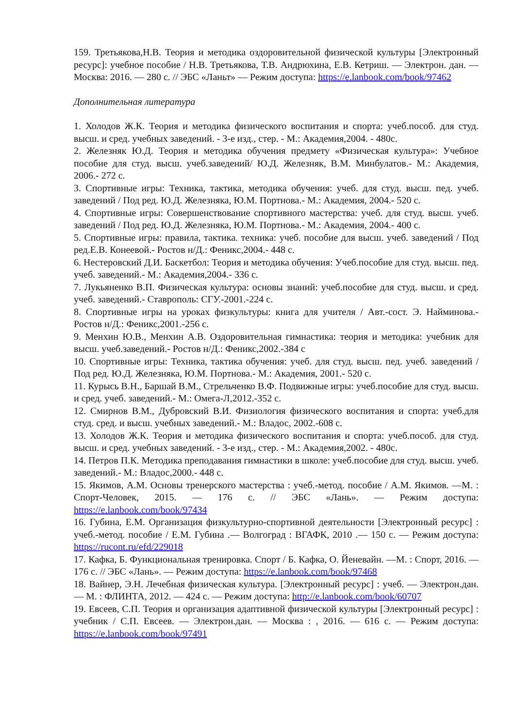159. Третьякова,Н.В. Теория и методика оздоровительной физической культуры [Электронный ресурс]: учебное пособие / Н.В. Третьякова, Т.В. Андрюхина, Е.В. Кетриш. — Электрон. дан. — Москва: 2016. — 280 с. // ЭБС «Ланьт» — Режим доступа: https://e.lanbook.com/book/97462
Дополнительная литература
1. Холодов Ж.К. Теория и методика физического воспитания и спорта: учеб.пособ. для студ. высш. и сред. учебных заведений. - 3-е изд., стер. - М.: Академия,2004. - 480с.
2. Железняк Ю.Д. Теория и методика обучения предмету «Физическая культура»: Учебное пособие для студ. высш. учеб.заведений/ Ю.Д. Железняк, В.М. Минбулатов.- М.: Академия, 2006.- 272 с.
3. Спортивные игры: Техника, тактика, методика обучения: учеб. для студ. высш. пед. учеб. заведений / Под ред. Ю.Д. Железняка, Ю.М. Портнова.- М.: Академия, 2004.- 520 с.
4. Спортивные игры: Совершенствование спортивного мастерства: учеб. для студ. высш. учеб. заведений / Под ред. Ю.Д. Железняка, Ю.М. Портнова.- М.: Академия, 2004.- 400 с.
5. Спортивные игры: правила, тактика. техника: учеб. пособие для высш. учеб. заведений / Под ред.Е.В. Конеевой.- Ростов н/Д.: Феникс,2004.- 448 с.
6. Нестеровский Д.И. Баскетбол: Теория и методика обучения: Учеб.пособие для студ. высш. пед. учеб. заведений.- М.: Академия,2004.- 336 с.
7. Лукьяненко В.П. Физическая культура: основы знаний: учеб.пособие для студ. высш. и сред. учеб. заведений.- Ставрополь: СГУ.-2001.-224 с.
8. Спортивные игры на уроках физкультуры: книга для учителя / Авт.-сост. Э. Найминова.- Ростов н/Д.: Феникс,2001.-256 с.
9. Менхин Ю.В., Менхин А.В. Оздоровительная гимнастика: теория и методика: учебник для высш. учеб.заведений.- Ростов н/Д.: Феникс,2002.-384 с
10. Спортивные игры: Техника, тактика обучения: учеб. для студ. высш. пед. учеб. заведений / Под ред. Ю.Д. Железняка, Ю.М. Портнова.- М.: Академия, 2001.- 520 с.
11. Курысь В.Н., Баршай В.М., Стрельченко В.Ф. Подвижные игры: учеб.пособие для студ. высш. и сред. учеб. заведений.- М.: Омега-Л,2012.-352 с.
12. Смирнов В.М., Дубровский В.И. Физиология физического воспитания и спорта: учеб.для студ. сред. и высш. учебных заведений.- М.: Владос, 2002.-608 с.
13. Холодов Ж.К. Теория и методика физического воспитания и спорта: учеб.пособ. для студ. высш. и сред. учебных заведений. - 3-е изд., стер. - М.: Академия,2002. - 480с.
14. Петров П.К. Методика преподавания гимнастики в школе: учеб.пособие для студ. высш. учеб. заведений.- М.: Владос,2000.- 448 с.
15. Якимов, А.М. Основы тренерского мастерства : учеб.-метод. пособие / А.М. Якимов. —М. : Спорт-Человек, 2015. — 176 с. // ЭБС «Лань». — Режим доступа: https://e.lanbook.com/book/97434
16. Губина, Е.М. Организация физкультурно-спортивной деятельности [Электронный ресурс] : учеб.-метод. пособие / Е.М. Губина .— Волгоград : ВГАФК, 2010 .— 150 с. — Режим доступа: https://rucont.ru/efd/229018
17. Кафка, Б. Функциональная тренировка. Спорт / Б. Кафка, О. Йеневайн. —М. : Спорт, 2016. — 176 с. // ЭБС «Лань». — Режим доступа: https://e.lanbook.com/book/97468
18. Вайнер, Э.Н. Лечебная физическая культура. [Электронный ресурс] : учеб. — Электрон.дан. — М. : ФЛИНТА, 2012. — 424 с. — Режим доступа: http://e.lanbook.com/book/60707
19. Евсеев, С.П. Теория и организация адаптивной физической культуры [Электронный ресурс] : учебник / С.П. Евсеев. — Электрон.дан. — Москва : , 2016. — 616 с. — Режим доступа: https://e.lanbook.com/book/97491